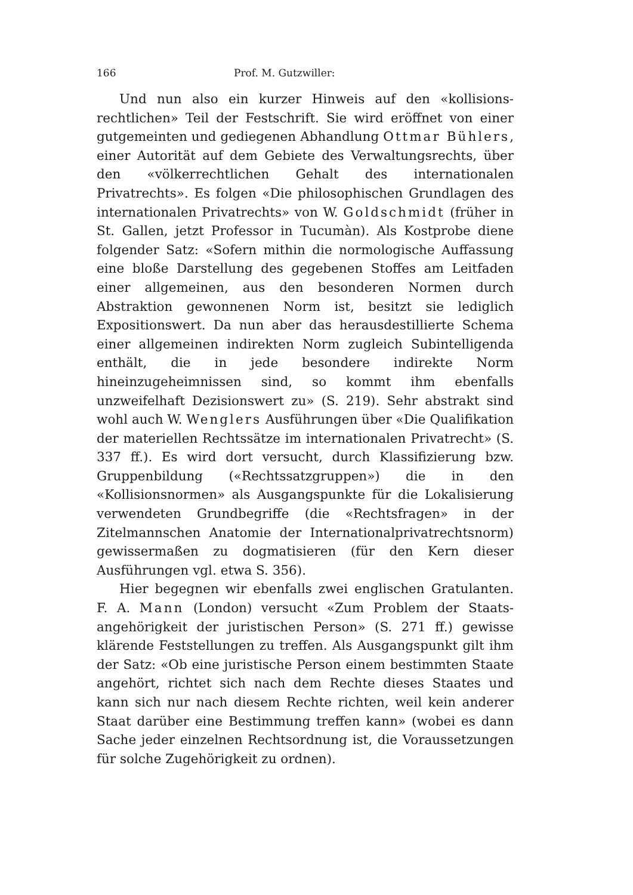166 Prof. M. Gutzwiller:
Und nun also ein kurzer Hinweis auf den «kollisions­rechtlichen» Teil der Festschrift. Sie wird eröffnet von einer gutgemeinten und gediegenen Abhandlung Ottmar Büh­lers, einer Autorität auf dem Gebiete des Verwaltungs­rechts, über den «völkerrechtlichen Gehalt des internatio­nalen Privatrechts». Es folgen «Die philosophischen Grund­lagen des internationalen Privatrechts» von W. Gold­schmidt (früher in St. Gallen, jetzt Professor in Tucumàn). Als Kostprobe diene folgender Satz: «Sofern mithin die normologische Auffassung eine bloße Darstellung des ge­gebenen Stoffes am Leitfaden einer allgemeinen, aus den besonderen Normen durch Abstraktion gewonnenen Norm ist, besitzt sie lediglich Expositionswert. Da nun aber das herausdestillierte Schema einer allgemeinen indirekten Norm zugleich Subintelligenda enthält, die in jede be­sondere indirekte Norm hineinzugeheimnissen sind, so kommt ihm ebenfalls unzweifelhaft Dezisionswert zu» (S. 219). Sehr abstrakt sind wohl auch W. Wenglers Aus­führungen über «Die Qualifikation der materiellen Rechts­sätze im internationalen Privatrecht» (S. 337 ff.). Es wird dort versucht, durch Klassifizierung bzw. Gruppenbildung («Rechtssatzgruppen») die in den «Kollisionsnormen» als Ausgangspunkte für die Lokalisierung verwendeten Grund­begriffe (die «Rechtsfragen» in der Zitelmannschen Ana­tomie der Internationalprivatrechtsnorm) gewissermaßen zu dogmatisieren (für den Kern dieser Ausführungen vgl. etwa S. 356).
Hier begegnen wir ebenfalls zwei englischen Gratulanten. F. A. Mann (London) versucht «Zum Problem der Staats­angehörigkeit der juristischen Person» (S. 271 ff.) gewisse klärende Feststellungen zu treffen. Als Ausgangspunkt gilt ihm der Satz: «Ob eine juristische Person einem bestimm­ten Staate angehört, richtet sich nach dem Rechte dieses Staates und kann sich nur nach diesem Rechte richten, weil kein anderer Staat darüber eine Bestimmung treffen kann» (wobei es dann Sache jeder einzelnen Rechtsordnung ist, die Voraussetzungen für solche Zugehörigkeit zu ordnen).